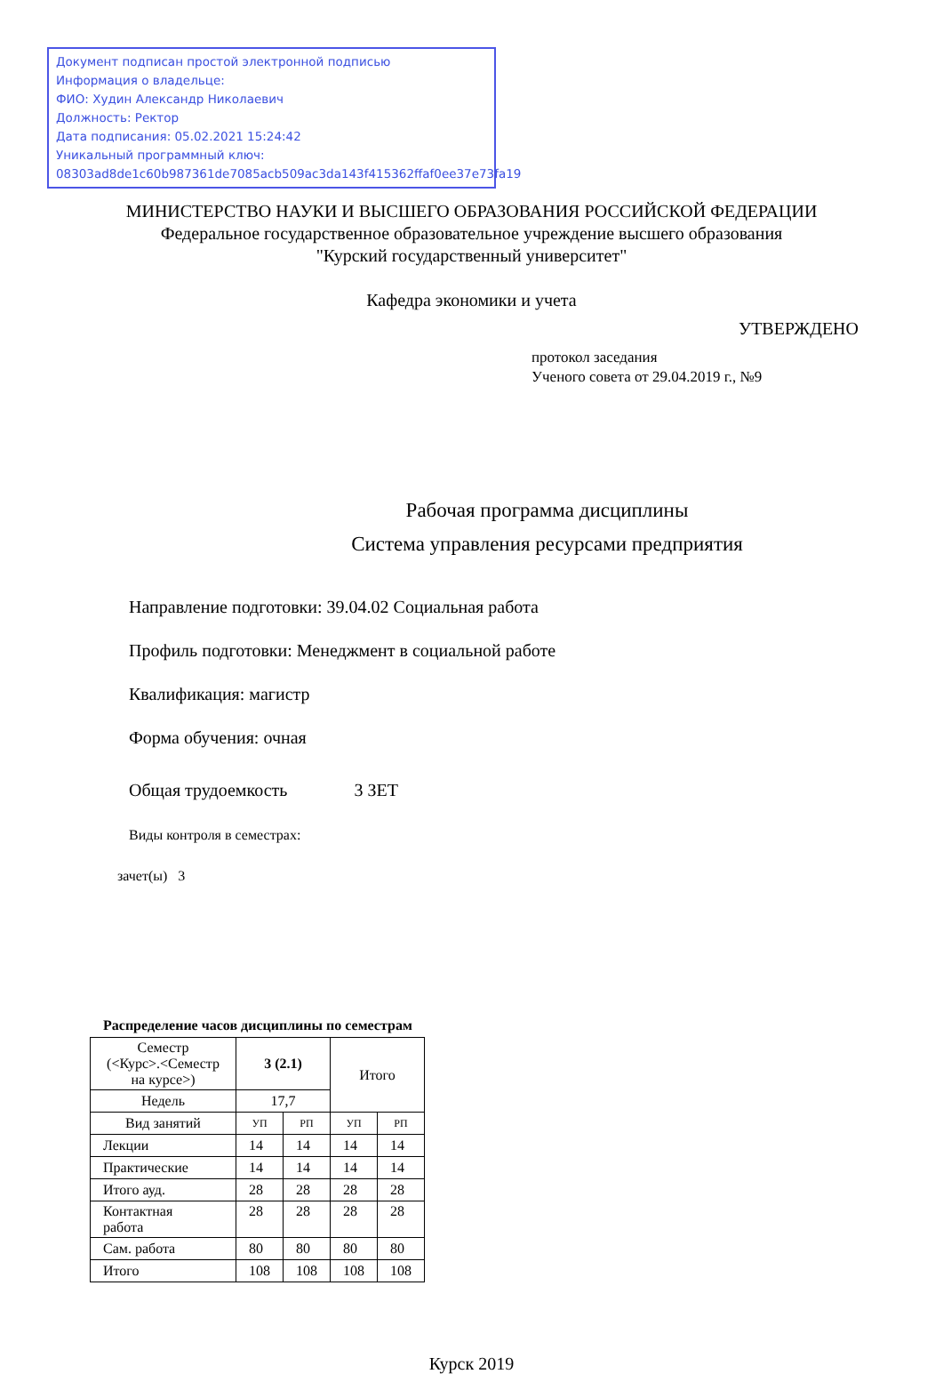Документ подписан простой электронной подписью
Информация о владельце:
ФИО: Худин Александр Николаевич
Должность: Ректор
Дата подписания: 05.02.2021 15:24:42
Уникальный программный ключ:
08303ad8de1c60b987361de7085acb509ac3da143f415362ffaf0ee37e73fa19
МИНИСТЕРСТВО НАУКИ И ВЫСШЕГО ОБРАЗОВАНИЯ РОССИЙСКОЙ ФЕДЕРАЦИИ
Федеральное государственное образовательное учреждение высшего образования
"Курский государственный университет"
Кафедра экономики и учета
УТВЕРЖДЕНО
протокол заседания
Ученого совета от 29.04.2019 г., №9
Рабочая программа дисциплины
Система управления ресурсами предприятия
Направление подготовки: 39.04.02 Социальная работа
Профиль подготовки: Менеджмент в социальной работе
Квалификация: магистр
Форма обучения: очная
Общая трудоемкость 3 ЗЕТ
Виды контроля в семестрах:
зачет(ы) 3
Распределение часов дисциплины по семестрам
| Семестр (<Курс>.<Семестр на курсе>) | 3 (2.1) | | Итого | |
| --- | --- | --- | --- | --- |
| Недель | 17,7 | | | |
| Вид занятий | УП | РП | УП | РП |
| Лекции | 14 | 14 | 14 | 14 |
| Практические | 14 | 14 | 14 | 14 |
| Итого ауд. | 28 | 28 | 28 | 28 |
| Контактная работа | 28 | 28 | 28 | 28 |
| Сам. работа | 80 | 80 | 80 | 80 |
| Итого | 108 | 108 | 108 | 108 |
Курск 2019